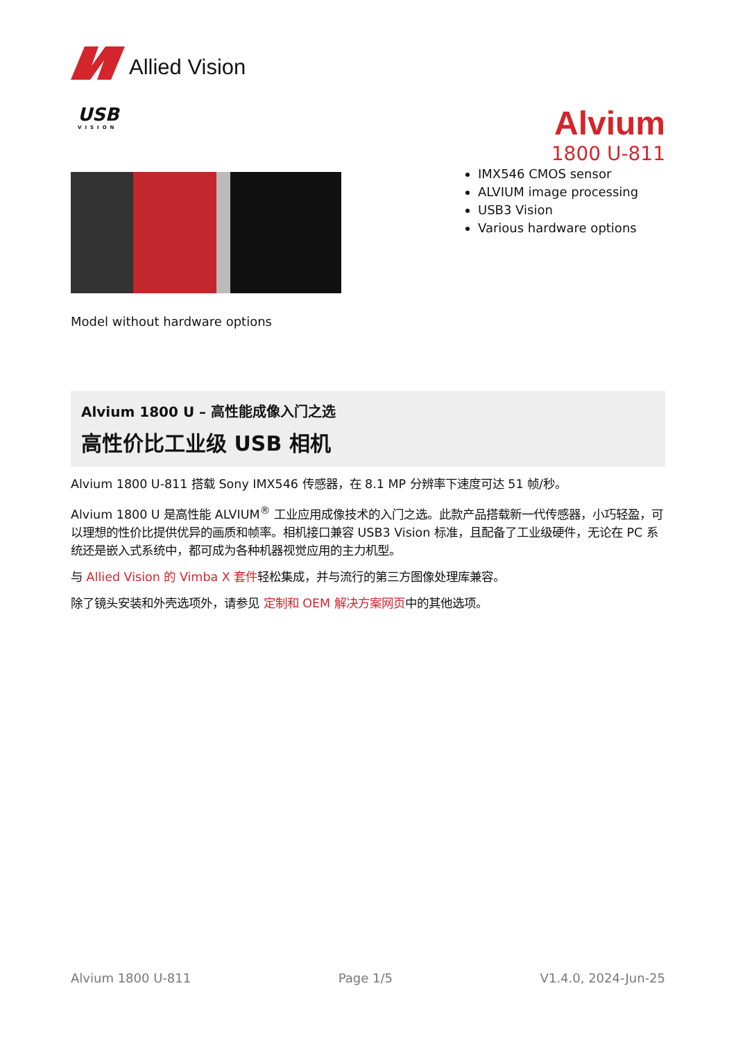Allied Vision
USB
VISION
Alvium
1800 U-811
IMX546 CMOS sensor
ALVIUM image processing
USB3 Vision
Various hardware options
Model without hardware options
Alvium 1800 U – 高性能成像入门之选
高性价比工业级 USB 相机
Alvium 1800 U-811 搭载 Sony IMX546 传感器，在 8.1 MP 分辨率下速度可达 51 帧/秒。
Alvium 1800 U 是高性能 ALVIUM<sup>®</sup> 工业应用成像技术的入门之选。此款产品搭载新一代传感器，小巧轻盈，可以理想的性价比提供优异的画质和帧率。相机接口兼容 USB3 Vision 标准，且配备了工业级硬件，无论在 PC 系统还是嵌入式系统中，都可成为各种机器视觉应用的主力机型。
与 Allied Vision 的 Vimba X 套件轻松集成，并与流行的第三方图像处理库兼容。
除了镜头安装和外壳选项外，请参见 定制和 OEM 解决方案网页中的其他选项。
Alvium 1800 U-811 Page 1/5 V1.4.0, 2024-Jun-25